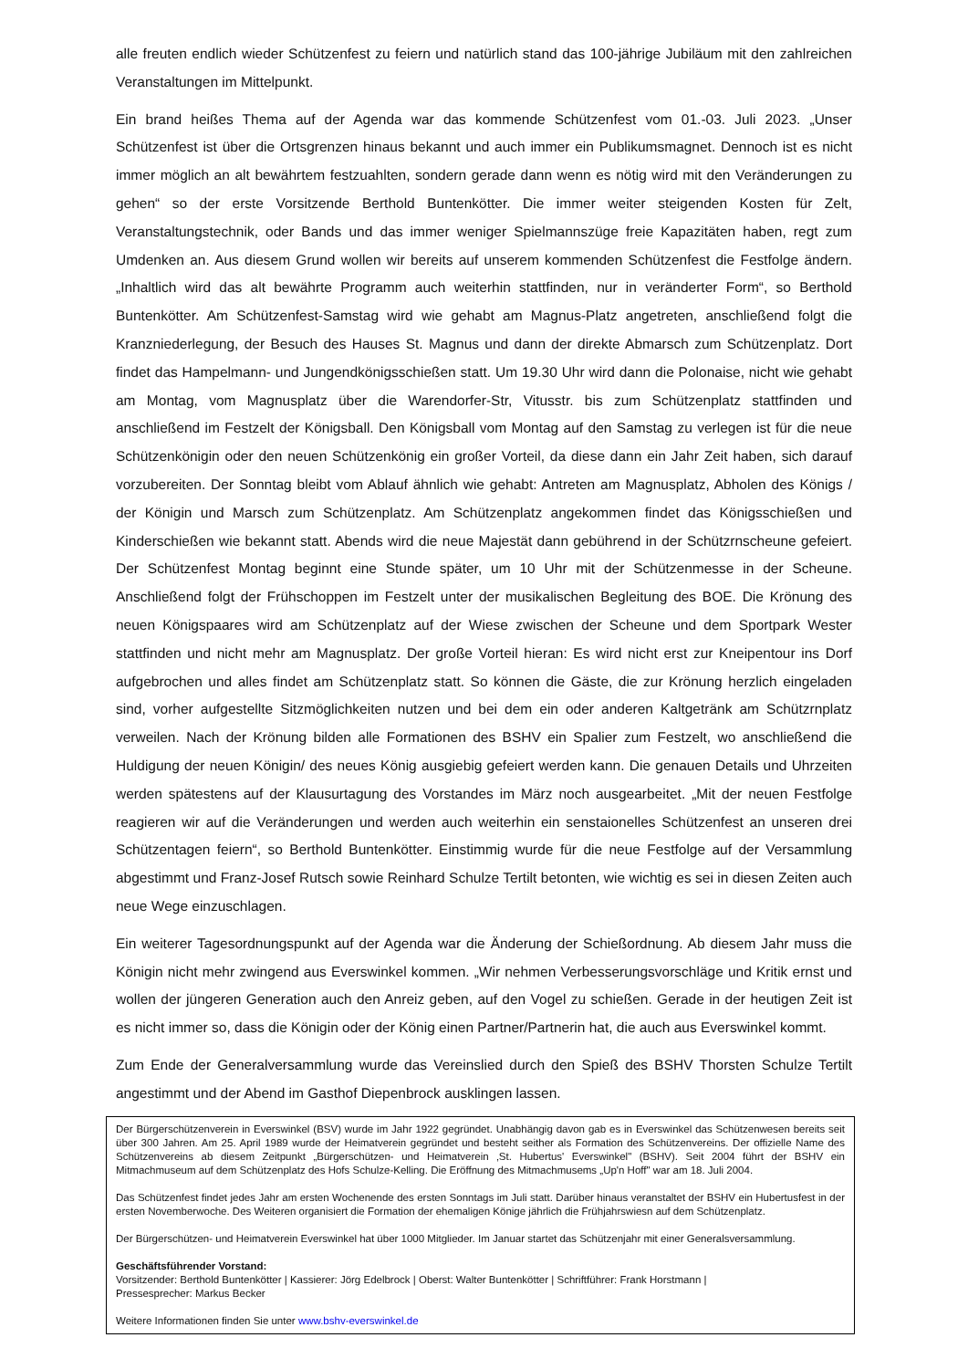alle freuten endlich wieder Schützenfest zu feiern und natürlich stand das 100-jährige Jubiläum mit den zahlreichen Veranstaltungen im Mittelpunkt.
Ein brand heißes Thema auf der Agenda war das kommende Schützenfest vom 01.-03. Juli 2023. „Unser Schützenfest ist über die Ortsgrenzen hinaus bekannt und auch immer ein Publikumsmagnet. Dennoch ist es nicht immer möglich an alt bewährtem festzuahlten, sondern gerade dann wenn es nötig wird mit den Veränderungen zu gehen“ so der erste Vorsitzende Berthold Buntenkötter. Die immer weiter steigenden Kosten für Zelt, Veranstaltungstechnik, oder Bands und das immer weniger Spielmannszüge freie Kapazitäten haben, regt zum Umdenken an. Aus diesem Grund wollen wir bereits auf unserem kommenden Schützenfest die Festfolge ändern. „Inhaltlich wird das alt bewährte Programm auch weiterhin stattfinden, nur in veränderter Form“, so Berthold Buntenkötter. Am Schützenfest-Samstag wird wie gehabt am Magnus-Platz angetreten, anschließend folgt die Kranzniederlegung, der Besuch des Hauses St. Magnus und dann der direkte Abmarsch zum Schützenplatz. Dort findet das Hampelmann- und Jungendkönigsschießen statt. Um 19.30 Uhr wird dann die Polonaise, nicht wie gehabt am Montag, vom Magnusplatz über die Warendorfer-Str, Vitusstr. bis zum Schützenplatz stattfinden und anschließend im Festzelt der Königsball. Den Königsball vom Montag auf den Samstag zu verlegen ist für die neue Schützenkönigin oder den neuen Schützenkönig ein großer Vorteil, da diese dann ein Jahr Zeit haben, sich darauf vorzubereiten. Der Sonntag bleibt vom Ablauf ähnlich wie gehabt: Antreten am Magnusplatz, Abholen des Königs / der Königin und Marsch zum Schützenplatz. Am Schützenplatz angekommen findet das Königsschießen und Kinderschießen wie bekannt statt. Abends wird die neue Majestät dann gebührend in der Schützrnscheune gefeiert. Der Schützenfest Montag beginnt eine Stunde später, um 10 Uhr mit der Schützenmesse in der Scheune. Anschließend folgt der Frühschoppen im Festzelt unter der musikalischen Begleitung des BOE. Die Krönung des neuen Königspaares wird am Schützenplatz auf der Wiese zwischen der Scheune und dem Sportpark Wester stattfinden und nicht mehr am Magnusplatz. Der große Vorteil hieran: Es wird nicht erst zur Kneipentour ins Dorf aufgebrochen und alles findet am Schützenplatz statt. So können die Gäste, die zur Krönung herzlich eingeladen sind, vorher aufgestellte Sitzmöglichkeiten nutzen und bei dem ein oder anderen Kaltgetränk am Schützrnplatz verweilen. Nach der Krönung bilden alle Formationen des BSHV ein Spalier zum Festzelt, wo anschließend die Huldigung der neuen Königin/ des neues König ausgiebig gefeiert werden kann. Die genauen Details und Uhrzeiten werden spätestens auf der Klausurtagung des Vorstandes im März noch ausgearbeitet. „Mit der neuen Festfolge reagieren wir auf die Veränderungen und werden auch weiterhin ein senstaionelles Schützenfest an unseren drei Schützentagen feiern“, so Berthold Buntenkötter. Einstimmig wurde für die neue Festfolge auf der Versammlung abgestimmt und Franz-Josef Rutsch sowie Reinhard Schulze Tertilt betonten, wie wichtig es sei in diesen Zeiten auch neue Wege einzuschlagen.
Ein weiterer Tagesordnungspunkt auf der Agenda war die Änderung der Schießordnung. Ab diesem Jahr muss die Königin nicht mehr zwingend aus Everswinkel kommen. „Wir nehmen Verbesserungsvorschläge und Kritik ernst und wollen der jüngeren Generation auch den Anreiz geben, auf den Vogel zu schießen. Gerade in der heutigen Zeit ist es nicht immer so, dass die Königin oder der König einen Partner/Partnerin hat, die auch aus Everswinkel kommt.
Zum Ende der Generalversammlung wurde das Vereinslied durch den Spieß des BSHV Thorsten Schulze Tertilt angestimmt und der Abend im Gasthof Diepenbrock ausklingen lassen.
Der Bürgerschützenverein in Everswinkel (BSV) wurde im Jahr 1922 gegründet. Unabhängig davon gab es in Everswinkel das Schützenwesen bereits seit über 300 Jahren. Am 25. April 1989 wurde der Heimatverein gegründet und besteht seither als Formation des Schützenvereins. Der offizielle Name des Schützenvereins ab diesem Zeitpunkt „Bürgerschützen- und Heimatverein ‚St. Hubertus' Everswinkel" (BSHV). Seit 2004 führt der BSHV ein Mitmachmuseum auf dem Schützenplatz des Hofs Schulze-Kelling. Die Eröffnung des Mitmachmusems „Up'n Hoff" war am 18. Juli 2004.
Das Schützenfest findet jedes Jahr am ersten Wochenende des ersten Sonntags im Juli statt. Darüber hinaus veranstaltet der BSHV ein Hubertusfest in der ersten Novemberwoche. Des Weiteren organisiert die Formation der ehemaligen Könige jährlich die Frühjahrswiesn auf dem Schützenplatz.
Der Bürgerschützen- und Heimatverein Everswinkel hat über 1000 Mitglieder. Im Januar startet das Schützenjahr mit einer Generalsversammlung.
Geschäftsführender Vorstand:
Vorsitzender: Berthold Buntenkötter | Kassierer: Jörg Edelbrock | Oberst: Walter Buntenkötter | Schriftführer: Frank Horstmann |
Pressesprecher: Markus Becker
Weitere Informationen finden Sie unter www.bshv-everswinkel.de